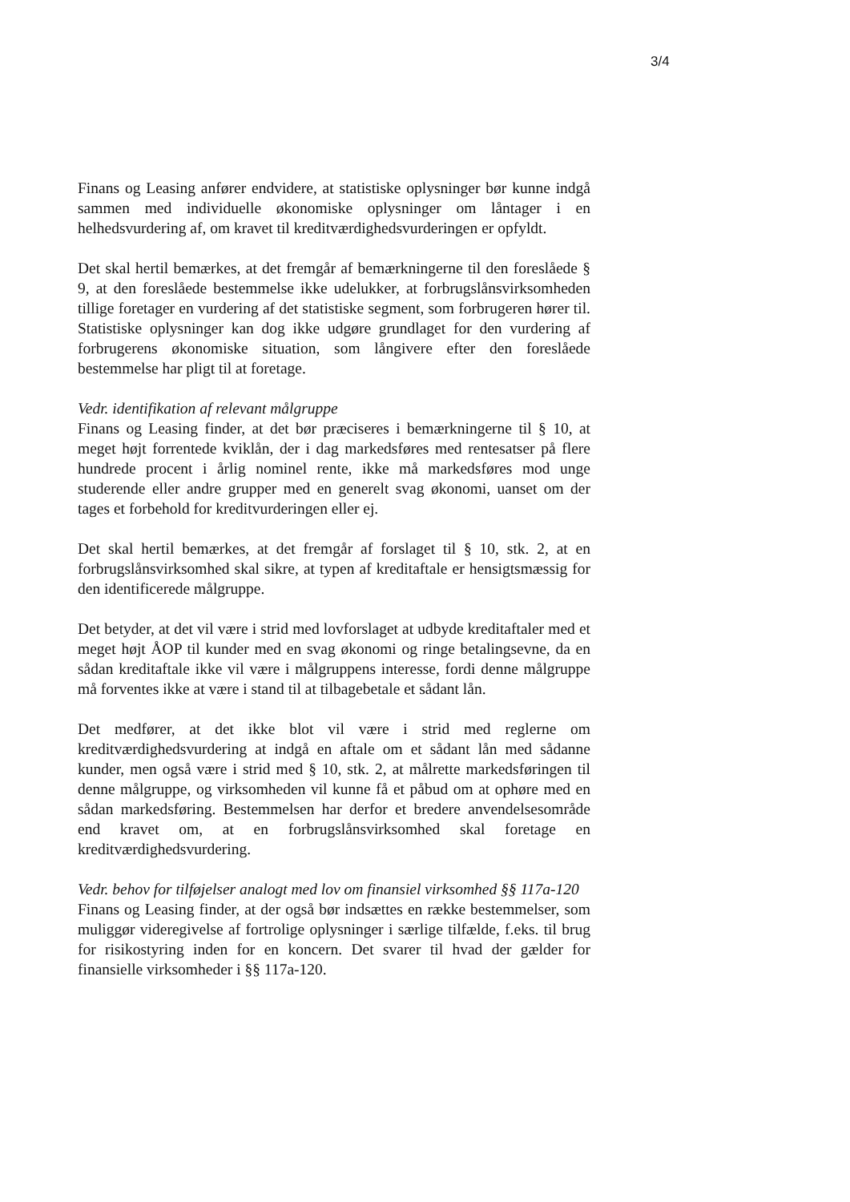3/4
Finans og Leasing anfører endvidere, at statistiske oplysninger bør kunne indgå sammen med individuelle økonomiske oplysninger om låntager i en helhedsvurdering af, om kravet til kreditværdighedsvurderingen er opfyldt.
Det skal hertil bemærkes, at det fremgår af bemærkningerne til den foreslåede § 9, at den foreslåede bestemmelse ikke udelukker, at forbrugslånsvirksomheden tillige foretager en vurdering af det statistiske segment, som forbrugeren hører til. Statistiske oplysninger kan dog ikke udgøre grundlaget for den vurdering af forbrugerens økonomiske situation, som långivere efter den foreslåede bestemmelse har pligt til at foretage.
Vedr. identifikation af relevant målgruppe
Finans og Leasing finder, at det bør præciseres i bemærkningerne til § 10, at meget højt forrentede kviklån, der i dag markedsføres med rentesatser på flere hundrede procent i årlig nominel rente, ikke må markedsføres mod unge studerende eller andre grupper med en generelt svag økonomi, uanset om der tages et forbehold for kreditvurderingen eller ej.
Det skal hertil bemærkes, at det fremgår af forslaget til § 10, stk. 2, at en forbrugslånsvirksomhed skal sikre, at typen af kreditaftale er hensigtsmæssig for den identificerede målgruppe.
Det betyder, at det vil være i strid med lovforslaget at udbyde kreditaftaler med et meget højt ÅOP til kunder med en svag økonomi og ringe betalingsevne, da en sådan kreditaftale ikke vil være i målgruppens interesse, fordi denne målgruppe må forventes ikke at være i stand til at tilbagebetale et sådant lån.
Det medfører, at det ikke blot vil være i strid med reglerne om kreditværdighedsvurdering at indgå en aftale om et sådant lån med sådanne kunder, men også være i strid med § 10, stk. 2, at målrette markedsføringen til denne målgruppe, og virksomheden vil kunne få et påbud om at ophøre med en sådan markedsføring. Bestemmelsen har derfor et bredere anvendelsesområde end kravet om, at en forbrugslånsvirksomhed skal foretage en kreditværdighedsvurdering.
Vedr. behov for tilføjelser analogt med lov om finansiel virksomhed §§ 117a-120
Finans og Leasing finder, at der også bør indsættes en række bestemmelser, som muliggør videregivelse af fortrolige oplysninger i særlige tilfælde, f.eks. til brug for risikostyring inden for en koncern. Det svarer til hvad der gælder for finansielle virksomheder i §§ 117a-120.